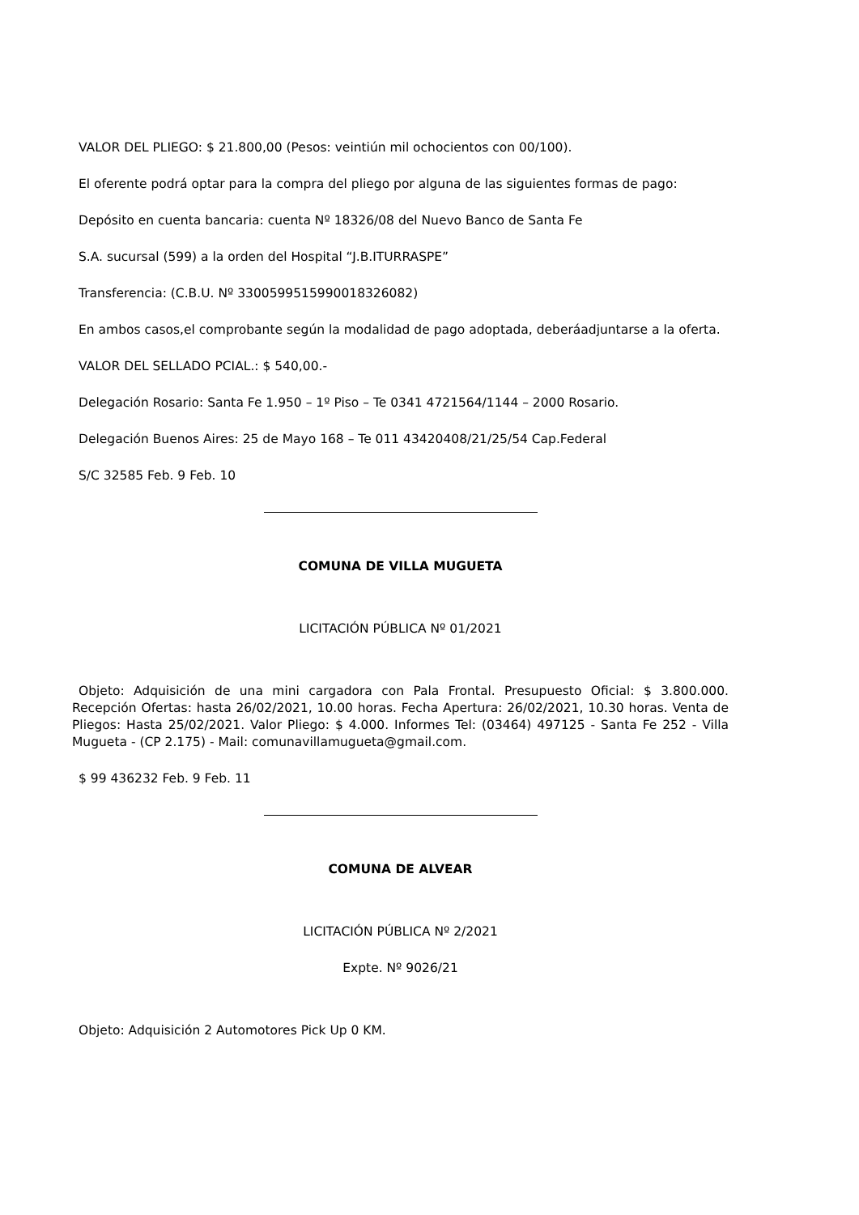VALOR DEL PLIEGO: $ 21.800,00 (Pesos: veintiún mil ochocientos con 00/100).
El oferente podrá optar para la compra del pliego por alguna de las siguientes formas de pago:
Depósito en cuenta bancaria: cuenta Nº 18326/08 del Nuevo Banco de Santa Fe
S.A. sucursal (599) a la orden del Hospital “J.B.ITURRASPE”
Transferencia: (C.B.U. Nº 3300599515990018326082)
En ambos casos,el comprobante según la modalidad de pago adoptada, deberáadjuntarse a la oferta.
VALOR DEL SELLADO PCIAL.: $ 540,00.-
Delegación Rosario: Santa Fe 1.950 – 1º Piso – Te 0341 4721564/1144 – 2000 Rosario.
Delegación Buenos Aires: 25 de Mayo 168 – Te 011 43420408/21/25/54 Cap.Federal
S/C 32585 Feb. 9 Feb. 10
COMUNA DE VILLA MUGUETA
LICITACIÓN PÚBLICA Nº 01/2021
Objeto: Adquisición de una mini cargadora con Pala Frontal. Presupuesto Oficial: $ 3.800.000. Recepción Ofertas: hasta 26/02/2021, 10.00 horas. Fecha Apertura: 26/02/2021, 10.30 horas. Venta de Pliegos: Hasta 25/02/2021. Valor Pliego: $ 4.000. Informes Tel: (03464) 497125 - Santa Fe 252 - Villa Mugueta - (CP 2.175) - Mail: comunavillamugueta@gmail.com.
$ 99 436232 Feb. 9 Feb. 11
COMUNA DE ALVEAR
LICITACIÓN PÚBLICA Nº 2/2021
Expte. Nº 9026/21
Objeto: Adquisición 2 Automotores Pick Up 0 KM.